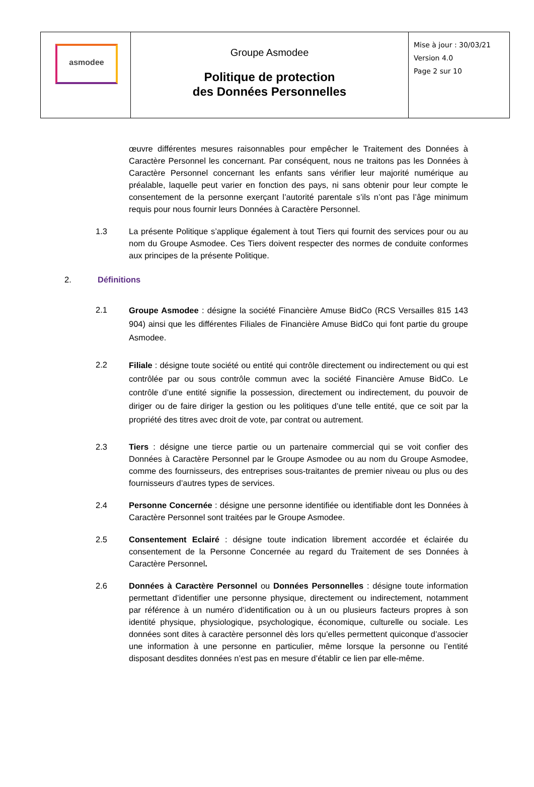| asmodee | Groupe Asmodee Politique de protection des Données Personnelles | Mise à jour : 30/03/21 Version 4.0 Page 2 sur 10 |
œuvre différentes mesures raisonnables pour empêcher le Traitement des Données à Caractère Personnel les concernant. Par conséquent, nous ne traitons pas les Données à Caractère Personnel concernant les enfants sans vérifier leur majorité numérique au préalable, laquelle peut varier en fonction des pays, ni sans obtenir pour leur compte le consentement de la personne exerçant l’autorité parentale s’ils n’ont pas l’âge minimum requis pour nous fournir leurs Données à Caractère Personnel.
1.3 La présente Politique s’applique également à tout Tiers qui fournit des services pour ou au nom du Groupe Asmodee. Ces Tiers doivent respecter des normes de conduite conformes aux principes de la présente Politique.
2. Définitions
2.1
Groupe Asmodee : désigne la société Financière Amuse BidCo (RCS Versailles 815 143 904) ainsi que les différentes Filiales de Financière Amuse BidCo qui font partie du groupe Asmodee.
2.2
Filiale : désigne toute société ou entité qui contrôle directement ou indirectement ou qui est contrôlée par ou sous contrôle commun avec la société Financière Amuse BidCo. Le contrôle d’une entité signifie la possession, directement ou indirectement, du pouvoir de diriger ou de faire diriger la gestion ou les politiques d’une telle entité, que ce soit par la propriété des titres avec droit de vote, par contrat ou autrement.
2.3 Tiers : désigne une tierce partie ou un partenaire commercial qui se voit confier des Données à Caractère Personnel par le Groupe Asmodee ou au nom du Groupe Asmodee, comme des fournisseurs, des entreprises sous-traitantes de premier niveau ou plus ou des fournisseurs d’autres types de services.
2.4 Personne Concernée : désigne une personne identifiée ou identifiable dont les Données à Caractère Personnel sont traitées par le Groupe Asmodee.
2.5 Consentement Eclairé : désigne toute indication librement accordée et éclairée du consentement de la Personne Concernée au regard du Traitement de ses Données à Caractère Personnel.
2.6 Données à Caractère Personnel ou Données Personnelles : désigne toute information permettant d’identifier une personne physique, directement ou indirectement, notamment par référence à un numéro d’identification ou à un ou plusieurs facteurs propres à son identité physique, physiologique, psychologique, économique, culturelle ou sociale. Les données sont dites à caractère personnel dès lors qu’elles permettent quiconque d’associer une information à une personne en particulier, même lorsque la personne ou l’entité disposant desdites données n’est pas en mesure d’établir ce lien par elle-même.